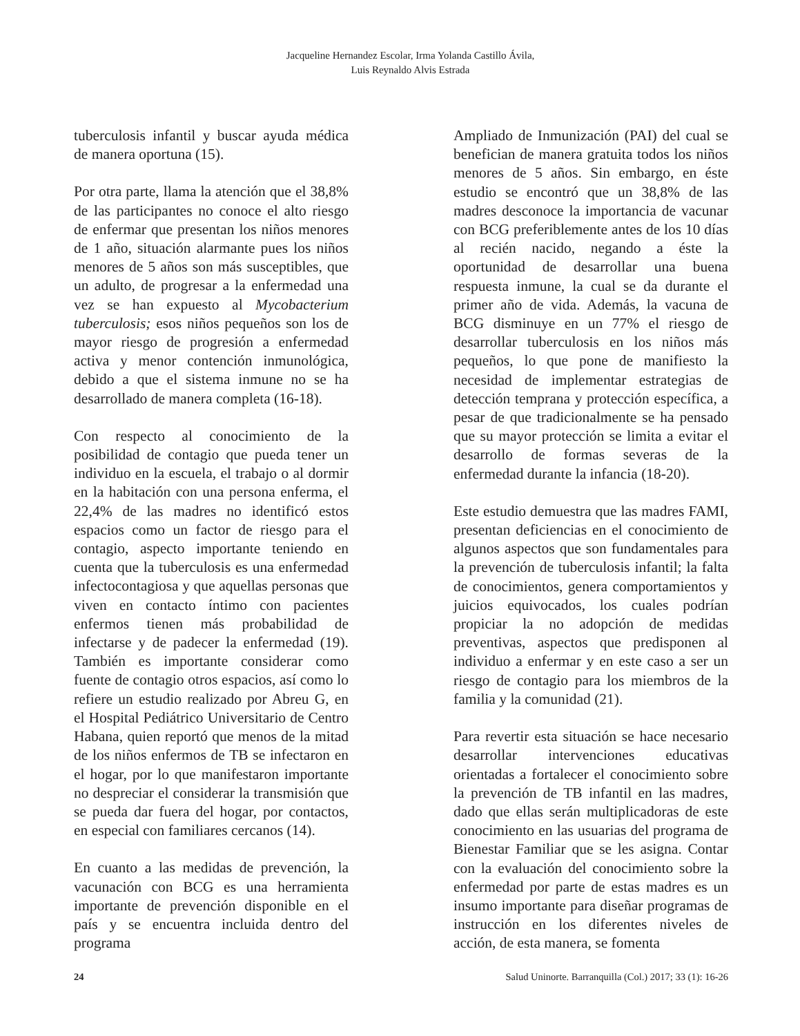Jacqueline Hernandez Escolar, Irma Yolanda Castillo Ávila,
Luis Reynaldo Alvis Estrada
tuberculosis infantil y buscar ayuda médica de manera oportuna (15).
Por otra parte, llama la atención que el 38,8% de las participantes no conoce el alto riesgo de enfermar que presentan los niños menores de 1 año, situación alarmante pues los niños menores de 5 años son más susceptibles, que un adulto, de progresar a la enfermedad una vez se han expuesto al Mycobacterium tuberculosis; esos niños pequeños son los de mayor riesgo de progresión a enfermedad activa y menor contención inmunológica, debido a que el sistema inmune no se ha desarrollado de manera completa (16-18).
Con respecto al conocimiento de la posibilidad de contagio que pueda tener un individuo en la escuela, el trabajo o al dormir en la habitación con una persona enferma, el 22,4% de las madres no identificó estos espacios como un factor de riesgo para el contagio, aspecto importante teniendo en cuenta que la tuberculosis es una enfermedad infectocontagiosa y que aquellas personas que viven en contacto íntimo con pacientes enfermos tienen más probabilidad de infectarse y de padecer la enfermedad (19). También es importante considerar como fuente de contagio otros espacios, así como lo refiere un estudio realizado por Abreu G, en el Hospital Pediátrico Universitario de Centro Habana, quien reportó que menos de la mitad de los niños enfermos de TB se infectaron en el hogar, por lo que manifestaron importante no despreciar el considerar la transmisión que se pueda dar fuera del hogar, por contactos, en especial con familiares cercanos (14).
En cuanto a las medidas de prevención, la vacunación con BCG es una herramienta importante de prevención disponible en el país y se encuentra incluida dentro del programa
Ampliado de Inmunización (PAI) del cual se benefician de manera gratuita todos los niños menores de 5 años. Sin embargo, en éste estudio se encontró que un 38,8% de las madres desconoce la importancia de vacunar con BCG preferiblemente antes de los 10 días al recién nacido, negando a éste la oportunidad de desarrollar una buena respuesta inmune, la cual se da durante el primer año de vida. Además, la vacuna de BCG disminuye en un 77% el riesgo de desarrollar tuberculosis en los niños más pequeños, lo que pone de manifiesto la necesidad de implementar estrategias de detección temprana y protección específica, a pesar de que tradicionalmente se ha pensado que su mayor protección se limita a evitar el desarrollo de formas severas de la enfermedad durante la infancia (18-20).
Este estudio demuestra que las madres FAMI, presentan deficiencias en el conocimiento de algunos aspectos que son fundamentales para la prevención de tuberculosis infantil; la falta de conocimientos, genera comportamientos y juicios equivocados, los cuales podrían propiciar la no adopción de medidas preventivas, aspectos que predisponen al individuo a enfermar y en este caso a ser un riesgo de contagio para los miembros de la familia y la comunidad (21).
Para revertir esta situación se hace necesario desarrollar intervenciones educativas orientadas a fortalecer el conocimiento sobre la prevención de TB infantil en las madres, dado que ellas serán multiplicadoras de este conocimiento en las usuarias del programa de Bienestar Familiar que se les asigna. Contar con la evaluación del conocimiento sobre la enfermedad por parte de estas madres es un insumo importante para diseñar programas de instrucción en los diferentes niveles de acción, de esta manera, se fomenta
24 Salud Uninorte. Barranquilla (Col.) 2017; 33 (1): 16-26